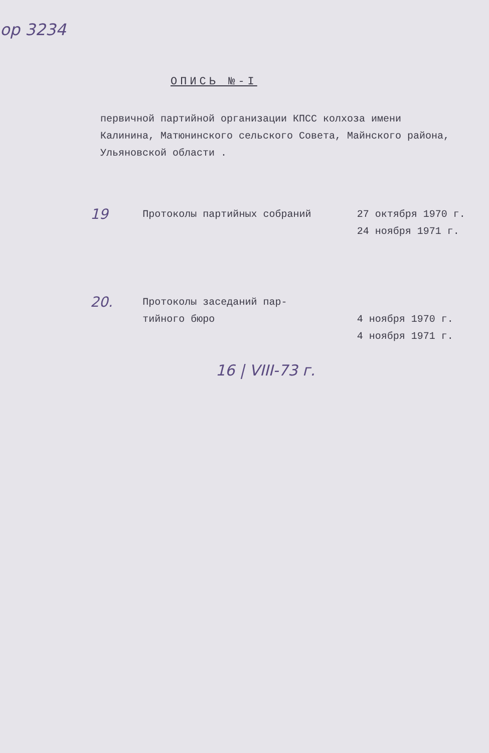ор 3234
ОПИСЬ №-I
первичной партийной организации КПСС колхоза имени Калинина, Матюнинского сельского Совета, Майнского района, Ульяновской области .
19
Протоколы партийных собраний 27 октября 1970 г.
24 ноября 1971 г.
20.
Протоколы заседаний пар-
тийного бюро
4 ноября 1970 г.
4 ноября 1971 г.
16 | VIII-73 г.